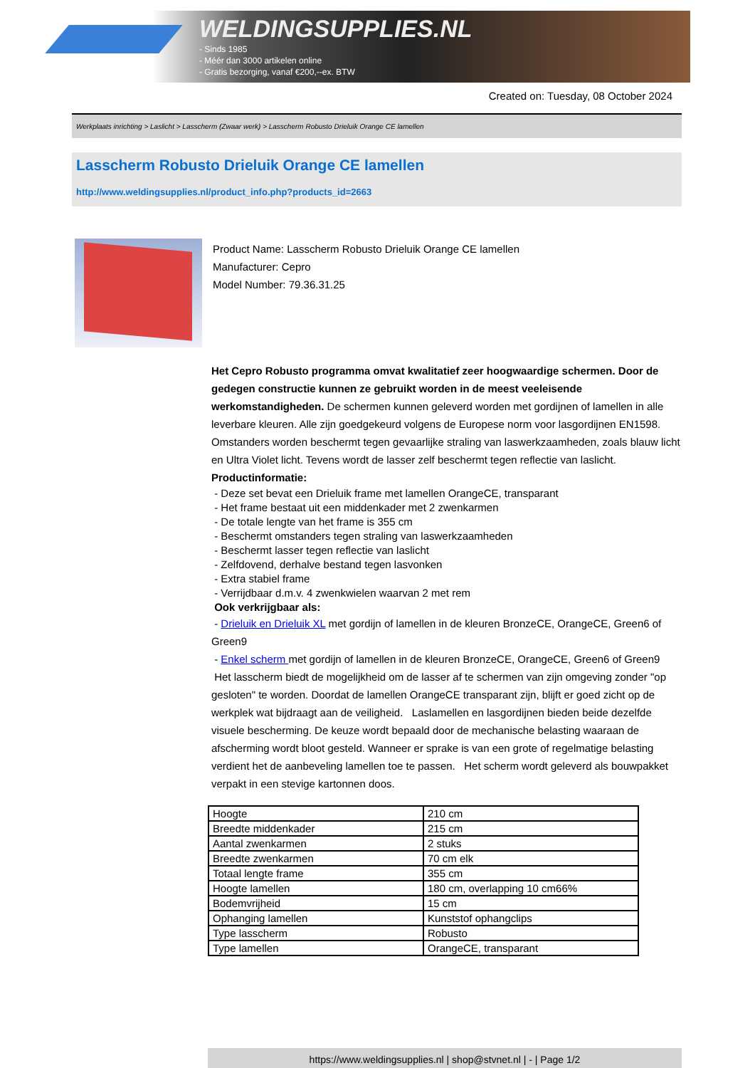WELDINGSUPPLIES.NL
- Sinds 1985
- Méér dan 3000 artikelen online
- Gratis bezorging, vanaf €200,--ex. BTW
Created on: Tuesday, 08 October 2024
Werkplaats inrichting > Laslicht > Lasscherm (Zwaar werk) > Lasscherm Robusto Drieluik Orange CE lamellen
Lasscherm Robusto Drieluik Orange CE lamellen
http://www.weldingsupplies.nl/product_info.php?products_id=2663
Product Name: Lasscherm Robusto Drieluik Orange CE lamellen
Manufacturer: Cepro
Model Number: 79.36.31.25
Het Cepro Robusto programma omvat kwalitatief zeer hoogwaardige schermen. Door de gedegen constructie kunnen ze gebruikt worden in de meest veeleisende werkomstandigheden. De schermen kunnen geleverd worden met gordijnen of lamellen in alle leverbare kleuren. Alle zijn goedgekeurd volgens de Europese norm voor lasgordijnen EN1598. Omstanders worden beschermt tegen gevaarlijke straling van laswerkzaamheden, zoals blauw licht en Ultra Violet licht. Tevens wordt de lasser zelf beschermt tegen reflectie van laslicht. Productinformatie:
- Deze set bevat een Drieluik frame met lamellen OrangeCE, transparant
- Het frame bestaat uit een middenkader met 2 zwenkarmen
- De totale lengte van het frame is 355 cm
- Beschermt omstanders tegen straling van laswerkzaamheden
- Beschermt lasser tegen reflectie van laslicht
- Zelfdovend, derhalve bestand tegen lasvonken
- Extra stabiel frame
- Verrijdbaar d.m.v. 4 zwenkwielen waarvan 2 met rem
Ook verkrijgbaar als:
- Drieluik en Drieluik XL met gordijn of lamellen in de kleuren BronzeCE, OrangeCE, Green6 of Green9
- Enkel scherm met gordijn of lamellen in de kleuren BronzeCE, OrangeCE, Green6 of Green9
Het lasscherm biedt de mogelijkheid om de lasser af te schermen van zijn omgeving zonder "op gesloten" te worden. Doordat de lamellen OrangeCE transparant zijn, blijft er goed zicht op de werkplek wat bijdraagt aan de veiligheid. Laslamellen en lasgordijnen bieden beide dezelfde visuele bescherming. De keuze wordt bepaald door de mechanische belasting waaraan de afscherming wordt bloot gesteld. Wanneer er sprake is van een grote of regelmatige belasting verdient het de aanbeveling lamellen toe te passen. Het scherm wordt geleverd als bouwpakket verpakt in een stevige kartonnen doos.
| Hoogte | 210 cm |
| Breedte middenkader | 215 cm |
| Aantal zwenkarmen | 2 stuks |
| Breedte zwenkarmen | 70 cm elk |
| Totaal lengte frame | 355 cm |
| Hoogte lamellen | 180 cm, overlapping 10 cm66% |
| Bodemvrijheid | 15 cm |
| Ophanging lamellen | Kunststof ophangclips |
| Type lasscherm | Robusto |
| Type lamellen | OrangeCE, transparant |
https://www.weldingsupplies.nl | shop@stvnet.nl | - | Page 1/2